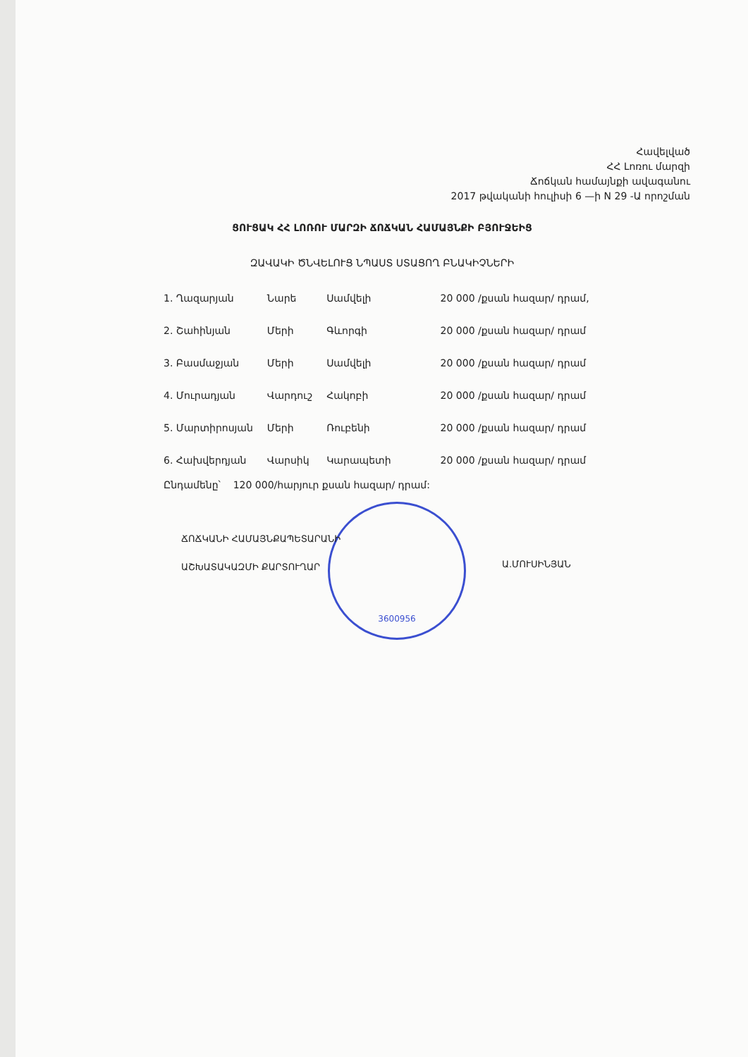Հավելված
ՀՀ Լոռու մարզի
Ճոճկան համայնքի ավագանու
2017 թվականի հուլիսի 6 —ի N 29 -Ա որոշման
ՑՈՒՑԱԿ ՀՀ ԼՈՌՈՒ ՄԱՐԶԻ ՃՈՃԿԱՆ ՀԱՄԱՅՆՔԻ ԲՅՈՒՋԵԻՑ
ԶԱՎԱԿԻ ԾՆՎԵԼՈՒՑ ՆՊԱՍՏ ՍՏԱՑՈՂ ԲՆԱԿԻՉՆԵՐԻ
| 1. Ղազարյան | Նարե | Սամվելի | 20 000 /քսան հազար/ դրամ, |
| 2. Շահինյան | Մերի | Գևորգի | 20 000 /քսան հազար/ դրամ |
| 3. Բասմաջյան | Մերի | Սամվելի | 20 000 /քսան հազար/ դրամ |
| 4. Մուրադյան | Վարդուշ | Հակոբի | 20 000 /քսան հազար/ դրամ |
| 5. Մարտիրոսյան | Մերի | Ռուբենի | 20 000 /քսան հազար/ դրամ |
| 6. Հախվերդյան | Վարսիկ | Կարապետի | 20 000 /քսան հազար/ դրամ |
Ընդամենը՝ 120 000/հարյուր քսան հազար/ դրամ:
3600956
ՃՈՃԿԱՆԻ ՀԱՄԱՅՆՔԱՊԵՏԱՐԱՆԻ
ԱՇԽԱՏԱԿԱԶՄԻ ՔԱՐՏՈՒՂԱՐ
Ա.ՄՈՒՍԻՆՅԱՆ